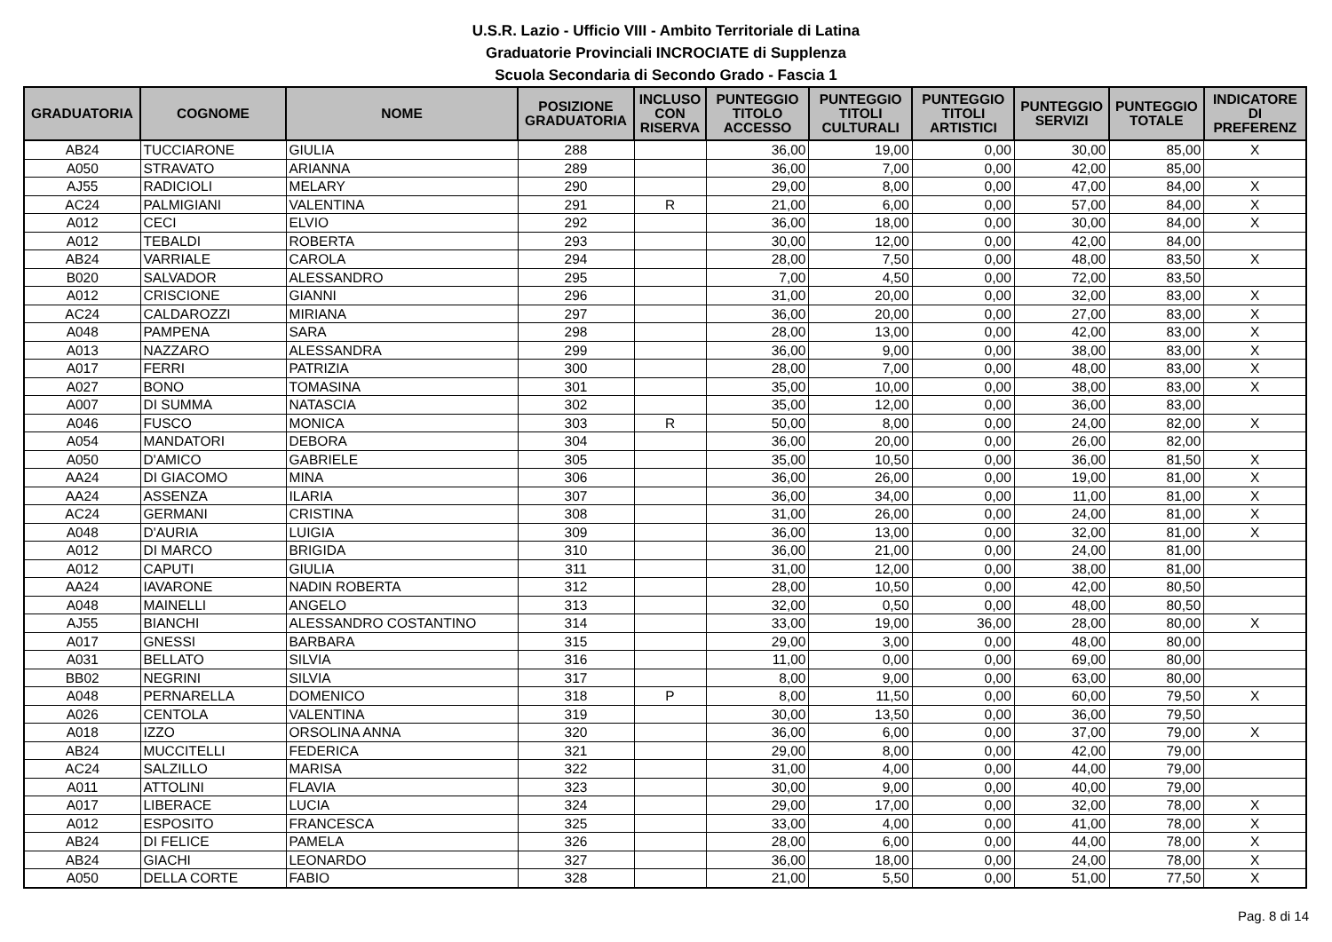U.S.R. Lazio - Ufficio VIII - Ambito Territoriale di Latina
Graduatorie Provinciali INCROCIATE di Supplenza
Scuola Secondaria di Secondo Grado - Fascia 1
| GRADUATORIA | COGNOME | NOME | POSIZIONE GRADUATORIA | INCLUSO CON RISERVA | PUNTEGGIO TITOLO ACCESSO | PUNTEGGIO TITOLI CULTURALI | PUNTEGGIO TITOLI ARTISTICI | PUNTEGGIO SERVIZI | PUNTEGGIO TOTALE | INDICATORE DI PREFERENZ |
| --- | --- | --- | --- | --- | --- | --- | --- | --- | --- | --- |
| AB24 | TUCCIARONE | GIULIA | 288 | | 36,00 | 19,00 | 0,00 | 30,00 | 85,00 | X |
| A050 | STRAVATO | ARIANNA | 289 | | 36,00 | 7,00 | 0,00 | 42,00 | 85,00 | |
| AJ55 | RADICIOLI | MELARY | 290 | | 29,00 | 8,00 | 0,00 | 47,00 | 84,00 | X |
| AC24 | PALMIGIANI | VALENTINA | 291 | R | 21,00 | 6,00 | 0,00 | 57,00 | 84,00 | X |
| A012 | CECI | ELVIO | 292 | | 36,00 | 18,00 | 0,00 | 30,00 | 84,00 | X |
| A012 | TEBALDI | ROBERTA | 293 | | 30,00 | 12,00 | 0,00 | 42,00 | 84,00 | |
| AB24 | VARRIALE | CAROLA | 294 | | 28,00 | 7,50 | 0,00 | 48,00 | 83,50 | X |
| B020 | SALVADOR | ALESSANDRO | 295 | | 7,00 | 4,50 | 0,00 | 72,00 | 83,50 | |
| A012 | CRISCIONE | GIANNI | 296 | | 31,00 | 20,00 | 0,00 | 32,00 | 83,00 | X |
| AC24 | CALDAROZZI | MIRIANA | 297 | | 36,00 | 20,00 | 0,00 | 27,00 | 83,00 | X |
| A048 | PAMPENA | SARA | 298 | | 28,00 | 13,00 | 0,00 | 42,00 | 83,00 | X |
| A013 | NAZZARO | ALESSANDRA | 299 | | 36,00 | 9,00 | 0,00 | 38,00 | 83,00 | X |
| A017 | FERRI | PATRIZIA | 300 | | 28,00 | 7,00 | 0,00 | 48,00 | 83,00 | X |
| A027 | BONO | TOMASINA | 301 | | 35,00 | 10,00 | 0,00 | 38,00 | 83,00 | X |
| A007 | DI SUMMA | NATASCIA | 302 | | 35,00 | 12,00 | 0,00 | 36,00 | 83,00 | |
| A046 | FUSCO | MONICA | 303 | R | 50,00 | 8,00 | 0,00 | 24,00 | 82,00 | X |
| A054 | MANDATORI | DEBORA | 304 | | 36,00 | 20,00 | 0,00 | 26,00 | 82,00 | |
| A050 | D'AMICO | GABRIELE | 305 | | 35,00 | 10,50 | 0,00 | 36,00 | 81,50 | X |
| AA24 | DI GIACOMO | MINA | 306 | | 36,00 | 26,00 | 0,00 | 19,00 | 81,00 | X |
| AA24 | ASSENZA | ILARIA | 307 | | 36,00 | 34,00 | 0,00 | 11,00 | 81,00 | X |
| AC24 | GERMANI | CRISTINA | 308 | | 31,00 | 26,00 | 0,00 | 24,00 | 81,00 | X |
| A048 | D'AURIA | LUIGIA | 309 | | 36,00 | 13,00 | 0,00 | 32,00 | 81,00 | X |
| A012 | DI MARCO | BRIGIDA | 310 | | 36,00 | 21,00 | 0,00 | 24,00 | 81,00 | |
| A012 | CAPUTI | GIULIA | 311 | | 31,00 | 12,00 | 0,00 | 38,00 | 81,00 | |
| AA24 | IAVARONE | NADIN ROBERTA | 312 | | 28,00 | 10,50 | 0,00 | 42,00 | 80,50 | |
| A048 | MAINELLI | ANGELO | 313 | | 32,00 | 0,50 | 0,00 | 48,00 | 80,50 | |
| AJ55 | BIANCHI | ALESSANDRO COSTANTINO | 314 | | 33,00 | 19,00 | 36,00 | 28,00 | 80,00 | X |
| A017 | GNESSI | BARBARA | 315 | | 29,00 | 3,00 | 0,00 | 48,00 | 80,00 | |
| A031 | BELLATO | SILVIA | 316 | | 11,00 | 0,00 | 0,00 | 69,00 | 80,00 | |
| BB02 | NEGRINI | SILVIA | 317 | | 8,00 | 9,00 | 0,00 | 63,00 | 80,00 | |
| A048 | PERNARELLA | DOMENICO | 318 | P | 8,00 | 11,50 | 0,00 | 60,00 | 79,50 | X |
| A026 | CENTOLA | VALENTINA | 319 | | 30,00 | 13,50 | 0,00 | 36,00 | 79,50 | |
| A018 | IZZO | ORSOLINA ANNA | 320 | | 36,00 | 6,00 | 0,00 | 37,00 | 79,00 | X |
| AB24 | MUCCITELLI | FEDERICA | 321 | | 29,00 | 8,00 | 0,00 | 42,00 | 79,00 | |
| AC24 | SALZILLO | MARISA | 322 | | 31,00 | 4,00 | 0,00 | 44,00 | 79,00 | |
| A011 | ATTOLINI | FLAVIA | 323 | | 30,00 | 9,00 | 0,00 | 40,00 | 79,00 | |
| A017 | LIBERACE | LUCIA | 324 | | 29,00 | 17,00 | 0,00 | 32,00 | 78,00 | X |
| A012 | ESPOSITO | FRANCESCA | 325 | | 33,00 | 4,00 | 0,00 | 41,00 | 78,00 | X |
| AB24 | DI FELICE | PAMELA | 326 | | 28,00 | 6,00 | 0,00 | 44,00 | 78,00 | X |
| AB24 | GIACHI | LEONARDO | 327 | | 36,00 | 18,00 | 0,00 | 24,00 | 78,00 | X |
| A050 | DELLA CORTE | FABIO | 328 | | 21,00 | 5,50 | 0,00 | 51,00 | 77,50 | X |
Pag. 8 di 14